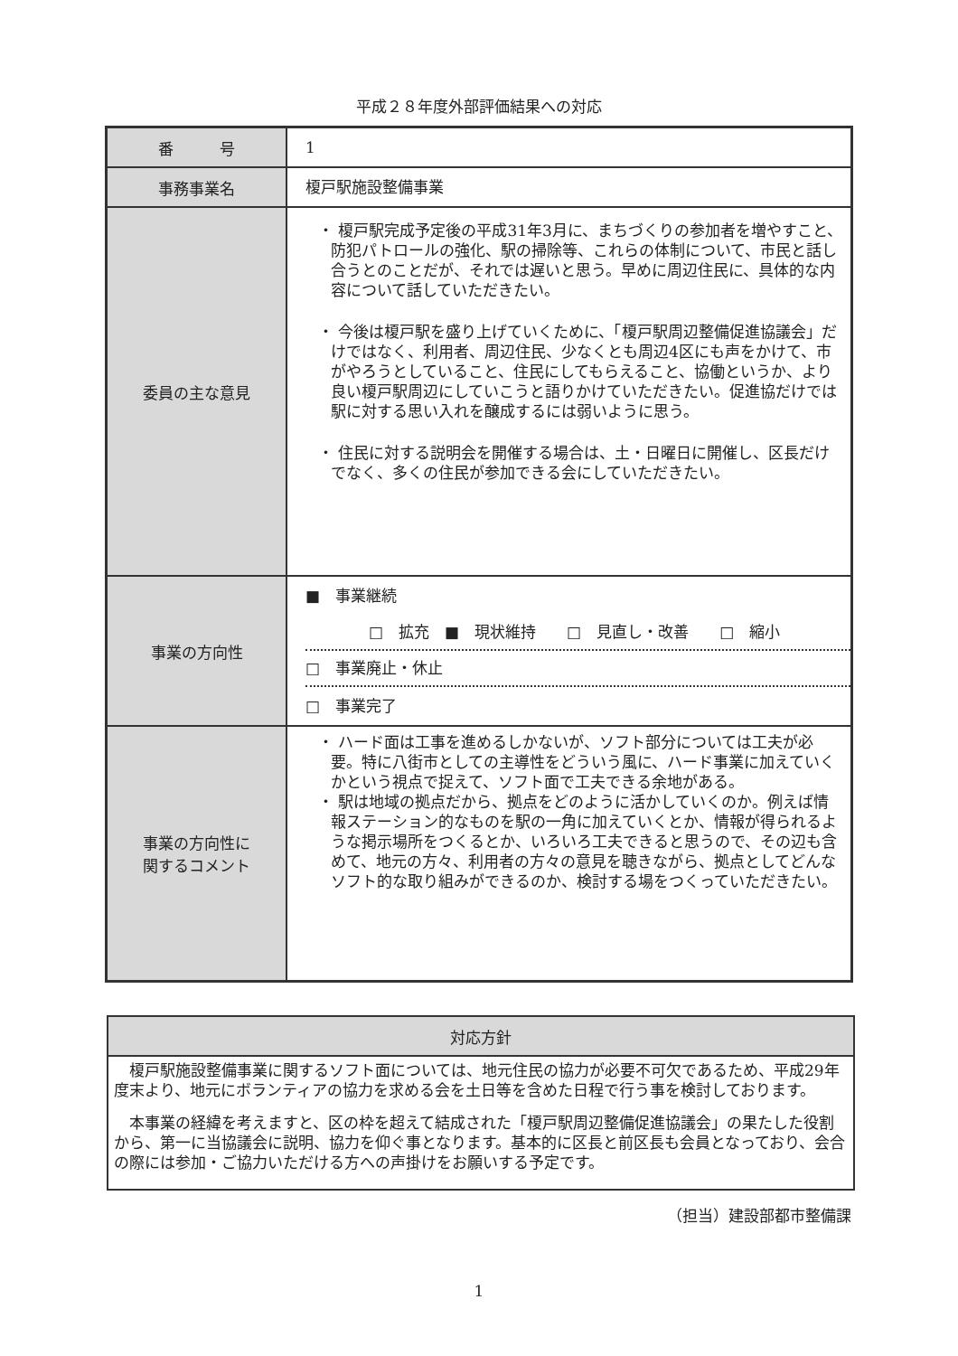平成２８年度外部評価結果への対応
| 番 号 | 1 |
| 事務事業名 | 榎戸駅施設整備事業 |
| 委員の主な意見 | ・ 榎戸駅完成予定後の平成31年3月に、まちづくりの参加者を増やすこと、防犯パトロールの強化、駅の掃除等、これらの体制について、市民と話し合うとのことだが、それでは遅いと思う。早めに周辺住民に、具体的な内容について話していただきたい。 ・ 今後は榎戸駅を盛り上げていくために、「榎戸駅周辺整備促進協議会」だけではなく、利用者、周辺住民、少なくとも周辺4区にも声をかけて、市がやろうとしていること、住民にしてもらえること、協働というか、より良い榎戸駅周辺にしていこうと語りかけていただきたい。促進協だけでは駅に対する思い入れを醸成するには弱いように思う。 ・ 住民に対する説明会を開催する場合は、土・日曜日に開催し、区長だけでなく、多くの住民が参加できる会にしていただきたい。 |
| 事業の方向性 | ■ 事業継続 □ 拡充 ■ 現状維持 □ 見直し・改善 □ 縮小 □ 事業廃止・休止 □ 事業完了 |
| 事業の方向性に 関するコメント | ・ ハード面は工事を進めるしかないが、ソフト部分については工夫が必要。特に八街市としての主導性をどういう風に、ハード事業に加えていくかという視点で捉えて、ソフト面で工夫できる余地がある。 ・ 駅は地域の拠点だから、拠点をどのように活かしていくのか。例えば情報ステーション的なものを駅の一角に加えていくとか、情報が得られるような掲示場所をつくるとか、いろいろ工夫できると思うので、その辺も含めて、地元の方々、利用者の方々の意見を聴きながら、拠点としてどんなソフト的な取り組みができるのか、検討する場をつくっていただきたい。 |
| 対応方針 |
| --- |
| 榎戸駅施設整備事業に関するソフト面については、地元住民の協力が必要不可欠であるため、平成29年度末より、地元にボランティアの協力を求める会を土日等を含めた日程で行う事を検討しております。 本事業の経緯を考えますと、区の枠を超えて結成された「榎戸駅周辺整備促進協議会」の果たした役割から、第一に当協議会に説明、協力を仰ぐ事となります。基本的に区長と前区長も会員となっており、会合の際には参加・ご協力いただける方への声掛けをお願いする予定です。 |
（担当）建設部都市整備課
1